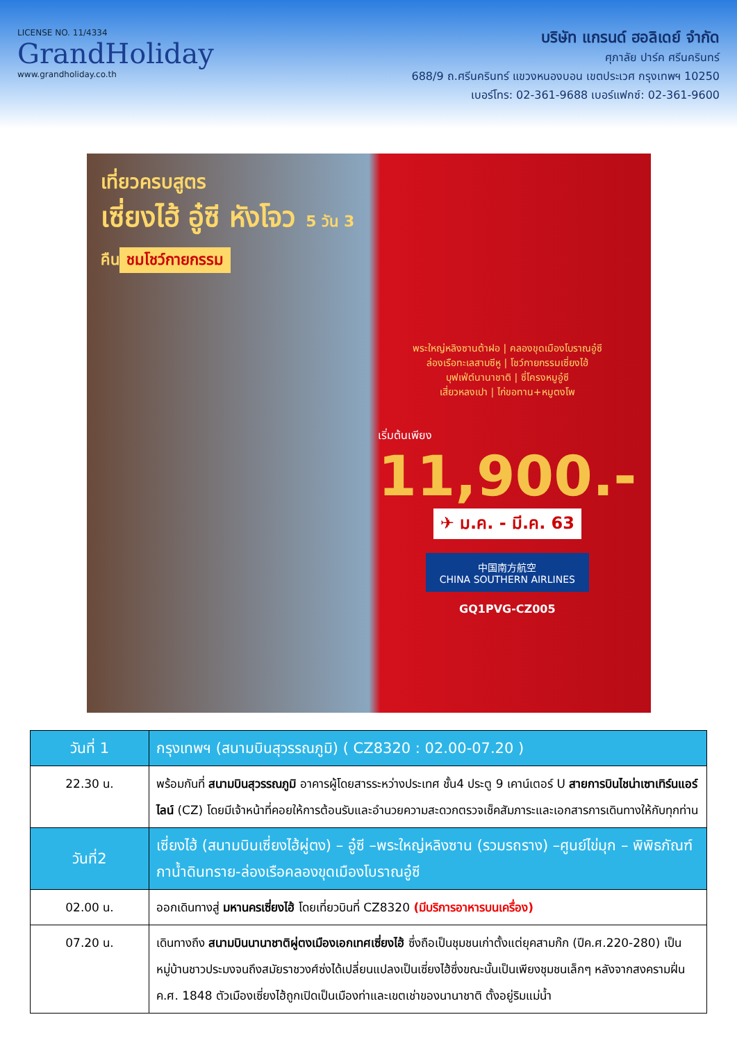LICENSE NO. 11/4334
GrandHoliday
www.grandholiday.co.th
บริษัท แกรนด์ ฮอลิเดย์ จำกัด
ศุภาลัย ปาร์ค ศรีนครินทร์
688/9 ถ.ศรีนครินทร์ แขวงหนองบอน เขตประเวศ กรุงเทพฯ 10250
เบอร์โทร: 02-361-9688 เบอร์แฟกซ์: 02-361-9600
เที่ยวครบสูตร
เซี่ยงไฮ้ อู๋ซี หังโจว 5 วัน 3 คืน
ชมโชว์กายกรรม
พระใหญ่หลิงซานต้าฝอ | คลองขุดเมืองโบราณอู๋ซี
ล่องเรือทะเลสาบซีหู | โชว์กายกรรมเซี่ยงไฮ้
บุฟเฟ่ต์นานาชาติ | ซี่โครงหมูอู๋ซี
เสี่ยวหลงเปา | ไก่ขอทาน+หมูตงโพ
เริ่มต้นเพียง
11,900.-
✈ ม.ค. - มี.ค. 63
中国南方航空
CHINA SOUTHERN AIRLINES
GQ1PVG-CZ005
| วันที่ 1 | กรุงเทพฯ (สนามบินสุวรรณภูมิ) ( CZ8320 : 02.00-07.20 ) |
| --- | --- |
| 22.30 น. | พร้อมกันที่ สนามบินสุวรรณภูมิ อาคารผู้โดยสารระหว่างประเทศ ชั้น4 ประตู 9 เคาน์เตอร์ U สายการบินไชน่าเซาเทิร์นแอร์ไลน์ (CZ) โดยมีเจ้าหน้าที่คอยให้การต้อนรับและอำนวยความสะดวกตรวจเช็คสัมภาระและเอกสารการเดินทางให้กับทุกท่าน |
| วันที่2 | เซี่ยงไฮ้ (สนามบินเซี่ยงไฮ้ผู่ตง) – อู๋ซี –พระใหญ่หลิงซาน (รวมรถราง) –ศูนย์ไข่มุก – พิพิธภัณฑ์กาน้ำดินทราย-ล่องเรือคลองขุดเมืองโบราณอู๋ซี |
| 02.00 น. | ออกเดินทางสู่ มหานครเซี่ยงไฮ้ โดยเที่ยวบินที่ CZ8320 (มีบริการอาหารบนเครื่อง) |
| 07.20 น. | เดินทางถึง สนามบินนานาชาติผู่ตงเมืองเอกเทศเซี่ยงไฮ้ ซึ่งถือเป็นชุมชนเก่าตั้งแต่ยุคสามก๊ก (ปีค.ศ.220-280) เป็นหมู่บ้านชาวประมงจนถึงสมัยราชวงศ์ซ่งได้เปลี่ยนแปลงเป็นเซี่ยงไฮ้ซึ่งขณะนั้นเป็นเพียงชุมชนเล็กๆ หลังจากสงครามฝิ่น ค.ศ. 1848 ตัวเมืองเซี่ยงไฮ้ถูกเปิดเป็นเมืองท่าและเขตเช่าของนานาชาติ ตั้งอยู่ริมแม่น้ำ |